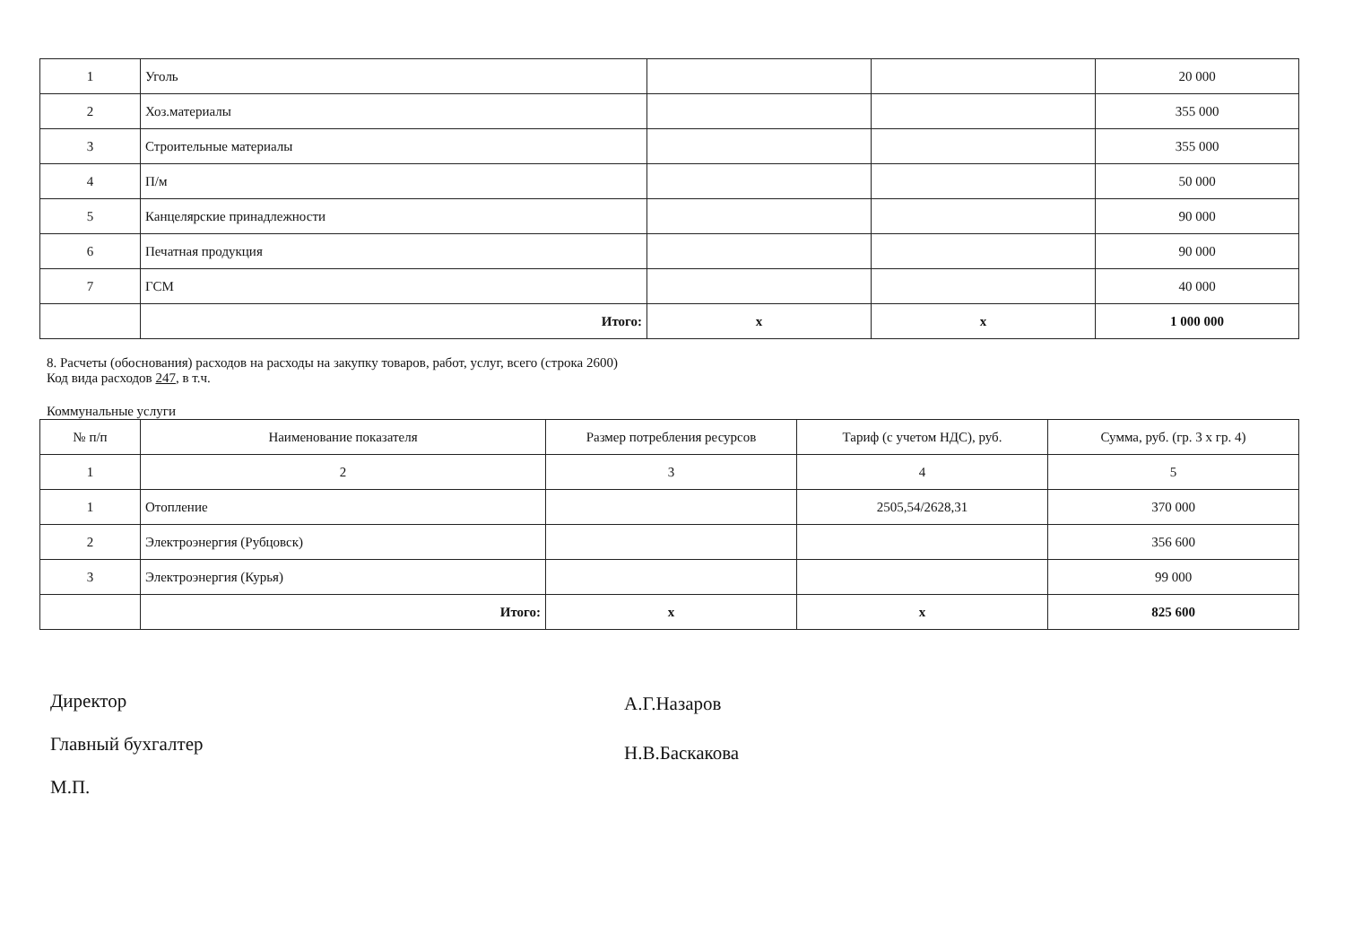| 1 | Уголь | | | 20 000 |
| 2 | Хоз.материалы | | | 355 000 |
| 3 | Строительные материалы | | | 355 000 |
| 4 | П/м | | | 50 000 |
| 5 | Канцелярские принадлежности | | | 90 000 |
| 6 | Печатная продукция | | | 90 000 |
| 7 | ГСМ | | | 40 000 |
| | Итого: | х | х | 1 000 000 |
8. Расчеты (обоснования) расходов на расходы на закупку товаров, работ, услуг, всего (строка 2600)
Код вида расходов 247, в т.ч.
Коммунальные услуги
| № п/п | Наименование показателя | Размер потребления ресурсов | Тариф (с учетом НДС), руб. | Сумма, руб. (гр. 3 х гр. 4) |
| --- | --- | --- | --- | --- |
| 1 | 2 | 3 | 4 | 5 |
| 1 | Отопление | | 2505,54/2628,31 | 370 000 |
| 2 | Электроэнергия (Рубцовск) | | | 356 600 |
| 3 | Электроэнергия (Курья) | | | 99 000 |
| | Итого: | х | х | 825 600 |
Директор
Главный бухгалтер
М.П.
А.Г.Назаров
Н.В.Баскакова